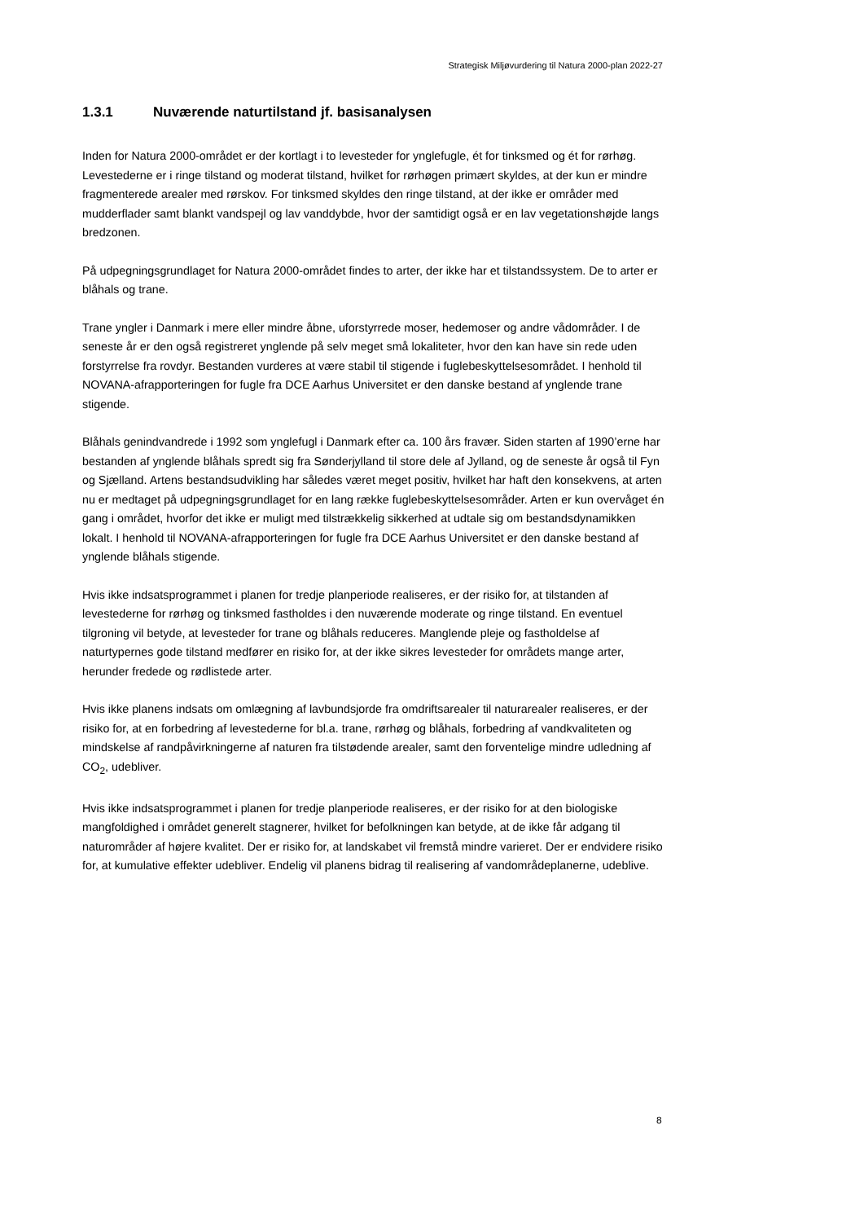Strategisk Miljøvurdering til Natura 2000-plan 2022-27
1.3.1 Nuværende naturtilstand jf. basisanalysen
Inden for Natura 2000-området er der kortlagt i to levesteder for ynglefugle, ét for tinksmed og ét for rørhøg. Levestederne er i ringe tilstand og moderat tilstand, hvilket for rørhøgen primært skyldes, at der kun er mindre fragmenterede arealer med rørskov. For tinksmed skyldes den ringe tilstand, at der ikke er områder med mudderflader samt blankt vandspejl og lav vanddybde, hvor der samtidigt også er en lav vegetationshøjde langs bredzonen.
På udpegningsgrundlaget for Natura 2000-området findes to arter, der ikke har et tilstandssystem. De to arter er blåhals og trane.
Trane yngler i Danmark i mere eller mindre åbne, uforstyrrede moser, hedemoser og andre vådområder. I de seneste år er den også registreret ynglende på selv meget små lokaliteter, hvor den kan have sin rede uden forstyrrelse fra rovdyr. Bestanden vurderes at være stabil til stigende i fuglebeskyttelsesområdet. I henhold til NOVANA-afrapporteringen for fugle fra DCE Aarhus Universitet er den danske bestand af ynglende trane stigende.
Blåhals genindvandrede i 1992 som ynglefugl i Danmark efter ca. 100 års fravær. Siden starten af 1990’erne har bestanden af ynglende blåhals spredt sig fra Sønderjylland til store dele af Jylland, og de seneste år også til Fyn og Sjælland. Artens bestandsudvikling har således været meget positiv, hvilket har haft den konsekvens, at arten nu er medtaget på udpegningsgrundlaget for en lang række fuglebeskyttelsesområder. Arten er kun overvåget én gang i området, hvorfor det ikke er muligt med tilstrækkelig sikkerhed at udtale sig om bestandsdynamikken lokalt. I henhold til NOVANA-afrapporteringen for fugle fra DCE Aarhus Universitet er den danske bestand af ynglende blåhals stigende.
Hvis ikke indsatsprogrammet i planen for tredje planperiode realiseres, er der risiko for, at tilstanden af levestederne for rørhøg og tinksmed fastholdes i den nuværende moderate og ringe tilstand. En eventuel tilgroning vil betyde, at levesteder for trane og blåhals reduceres. Manglende pleje og fastholdelse af naturtypernes gode tilstand medfører en risiko for, at der ikke sikres levesteder for områdets mange arter, herunder fredede og rødlistede arter.
Hvis ikke planens indsats om omlægning af lavbundsjorde fra omdriftsarealer til naturarealer realiseres, er der risiko for, at en forbedring af levestederne for bl.a. trane, rørhøg og blåhals, forbedring af vandkvaliteten og mindskelse af randpåvirkningerne af naturen fra tilstødende arealer, samt den forventelige mindre udledning af CO<sub>2</sub>, udebliver.
Hvis ikke indsatsprogrammet i planen for tredje planperiode realiseres, er der risiko for at den biologiske mangfoldighed i området generelt stagnerer, hvilket for befolkningen kan betyde, at de ikke får adgang til naturområder af højere kvalitet. Der er risiko for, at landskabet vil fremstå mindre varieret. Der er endvidere risiko for, at kumulative effekter udebliver. Endelig vil planens bidrag til realisering af vandområdeplanerne, udeblive.
8